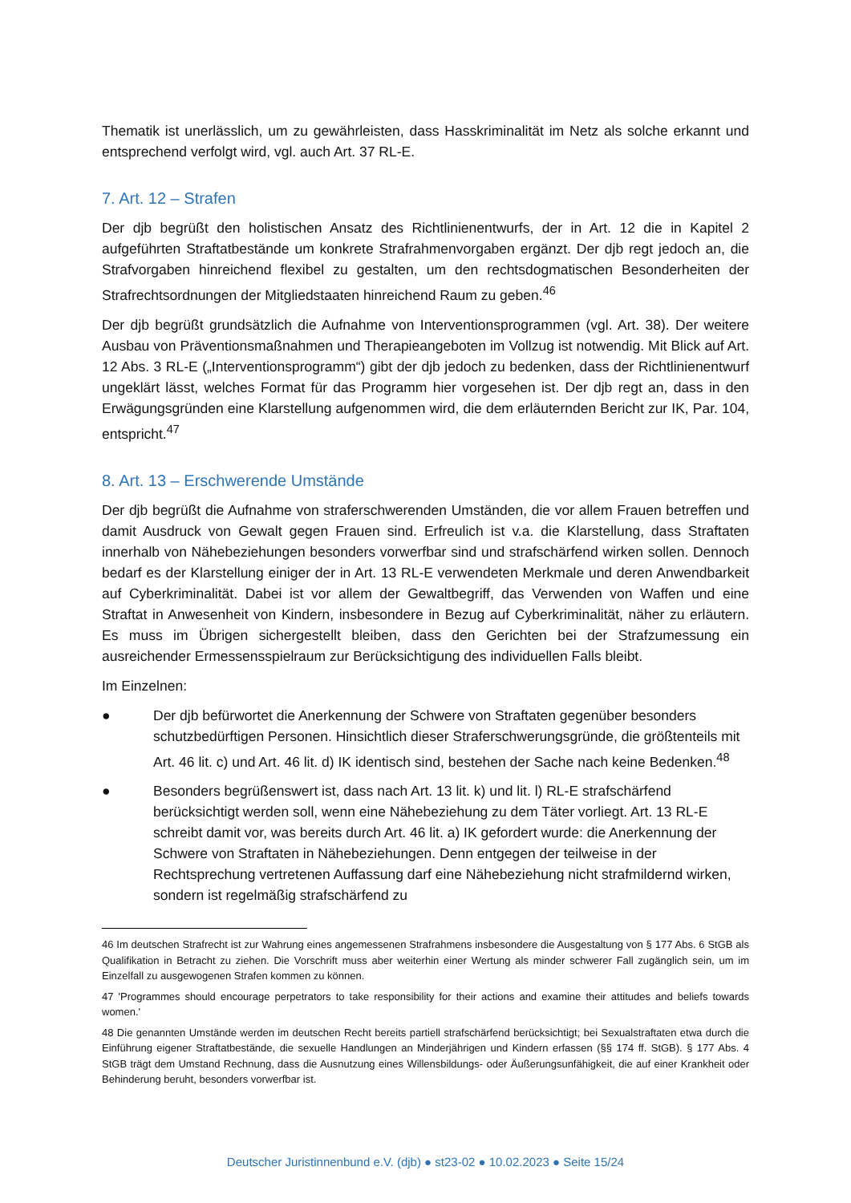Thematik ist unerlässlich, um zu gewährleisten, dass Hasskriminalität im Netz als solche erkannt und entsprechend verfolgt wird, vgl. auch Art. 37 RL-E.
7. Art. 12 – Strafen
Der djb begrüßt den holistischen Ansatz des Richtlinienentwurfs, der in Art. 12 die in Kapitel 2 aufgeführten Straftatbestände um konkrete Strafrahmenvorgaben ergänzt. Der djb regt jedoch an, die Strafvorgaben hinreichend flexibel zu gestalten, um den rechtsdogmatischen Besonderheiten der Strafrechtsordnungen der Mitgliedstaaten hinreichend Raum zu geben.<sup>46</sup>
Der djb begrüßt grundsätzlich die Aufnahme von Interventionsprogrammen (vgl. Art. 38). Der weitere Ausbau von Präventionsmaßnahmen und Therapieangeboten im Vollzug ist notwendig. Mit Blick auf Art. 12 Abs. 3 RL-E („Interventionsprogramm“) gibt der djb jedoch zu bedenken, dass der Richtlinienentwurf ungeklärt lässt, welches Format für das Programm hier vorgesehen ist. Der djb regt an, dass in den Erwägungsgründen eine Klarstellung aufgenommen wird, die dem erläuternden Bericht zur IK, Par. 104, entspricht.<sup>47</sup>
8. Art. 13 – Erschwerende Umstände
Der djb begrüßt die Aufnahme von straferschwerenden Umständen, die vor allem Frauen betreffen und damit Ausdruck von Gewalt gegen Frauen sind. Erfreulich ist v.a. die Klarstellung, dass Straftaten innerhalb von Nähebeziehungen besonders vorwerfbar sind und strafschärfend wirken sollen. Dennoch bedarf es der Klarstellung einiger der in Art. 13 RL-E verwendeten Merkmale und deren Anwendbarkeit auf Cyberkriminalität. Dabei ist vor allem der Gewaltbegriff, das Verwenden von Waffen und eine Straftat in Anwesenheit von Kindern, insbesondere in Bezug auf Cyberkriminalität, näher zu erläutern. Es muss im Übrigen sichergestellt bleiben, dass den Gerichten bei der Strafzumessung ein ausreichender Ermessensspielraum zur Berücksichtigung des individuellen Falls bleibt.
Im Einzelnen:
● Der djb befürwortet die Anerkennung der Schwere von Straftaten gegenüber besonders schutzbedürftigen Personen. Hinsichtlich dieser Straferschwerungsgründe, die größtenteils mit Art. 46 lit. c) und Art. 46 lit. d) IK identisch sind, bestehen der Sache nach keine Bedenken.<sup>48</sup>
● Besonders begrüßenswert ist, dass nach Art. 13 lit. k) und lit. l) RL-E strafschärfend berücksichtigt werden soll, wenn eine Nähebeziehung zu dem Täter vorliegt. Art. 13 RL-E schreibt damit vor, was bereits durch Art. 46 lit. a) IK gefordert wurde: die Anerkennung der Schwere von Straftaten in Nähebeziehungen. Denn entgegen der teilweise in der Rechtsprechung vertretenen Auffassung darf eine Nähebeziehung nicht strafmildernd wirken, sondern ist regelmäßig strafschärfend zu
46 Im deutschen Strafrecht ist zur Wahrung eines angemessenen Strafrahmens insbesondere die Ausgestaltung von § 177 Abs. 6 StGB als Qualifikation in Betracht zu ziehen. Die Vorschrift muss aber weiterhin einer Wertung als minder schwerer Fall zugänglich sein, um im Einzelfall zu ausgewogenen Strafen kommen zu können.
47 'Programmes should encourage perpetrators to take responsibility for their actions and examine their attitudes and beliefs towards women.'
48 Die genannten Umstände werden im deutschen Recht bereits partiell strafschärfend berücksichtigt; bei Sexualstraftaten etwa durch die Einführung eigener Straftatbestände, die sexuelle Handlungen an Minderjährigen und Kindern erfassen (§§ 174 ff. StGB). § 177 Abs. 4 StGB trägt dem Umstand Rechnung, dass die Ausnutzung eines Willensbildungs- oder Äußerungsunfähigkeit, die auf einer Krankheit oder Behinderung beruht, besonders vorwerfbar ist.
Deutscher Juristinnenbund e.V. (djb) ● st23-02 ● 10.02.2023 ● Seite 15/24